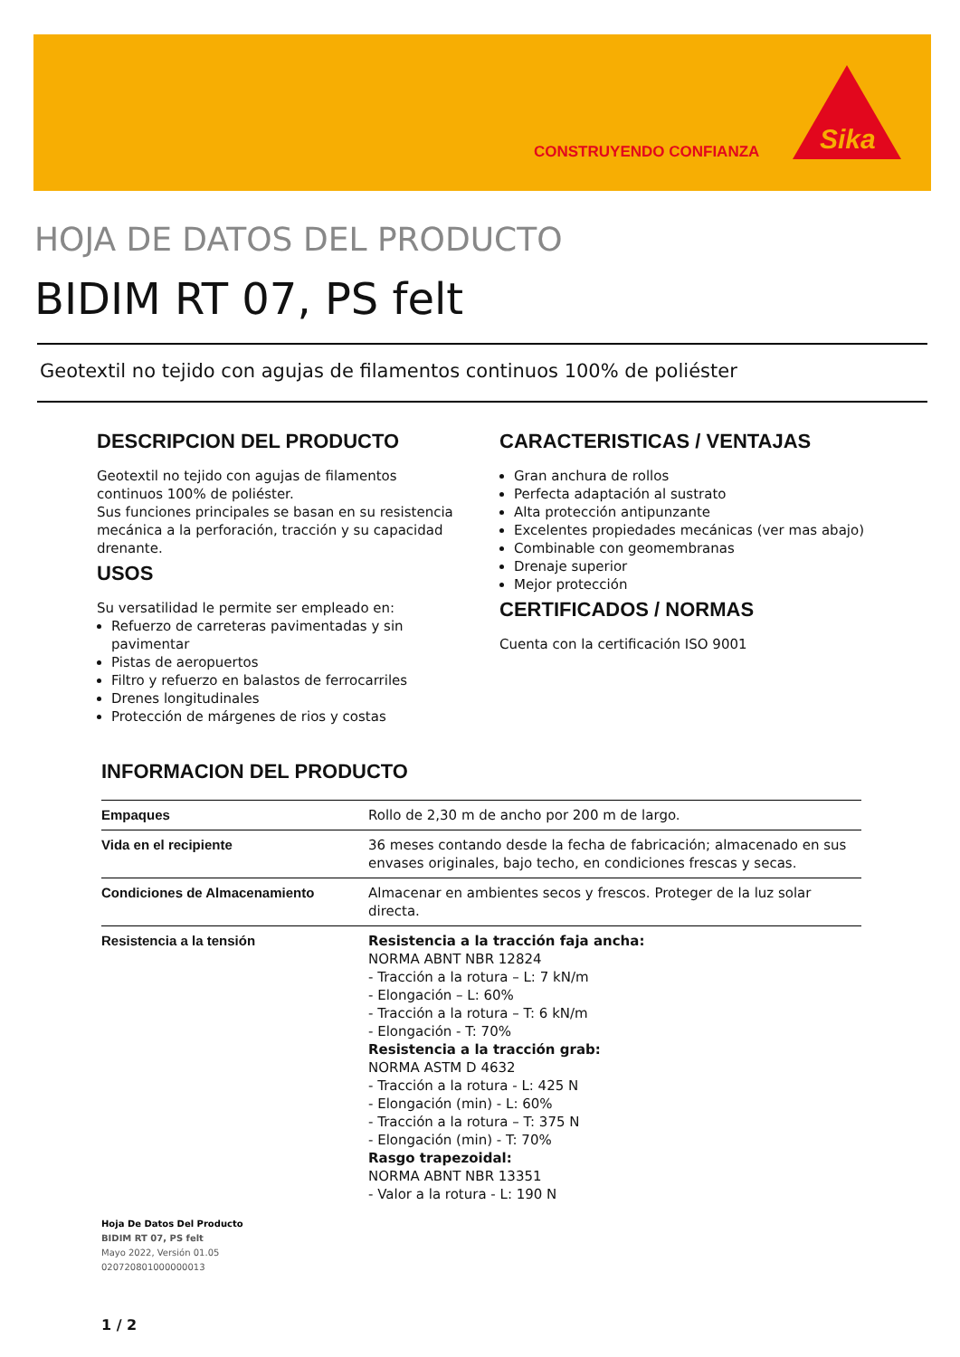CONSTRUYENDO CONFIANZA
Sika
HOJA DE DATOS DEL PRODUCTO
BIDIM RT 07, PS felt
Geotextil no tejido con agujas de filamentos continuos 100% de poliéster
DESCRIPCION DEL PRODUCTO
Geotextil no tejido con agujas de filamentos continuos 100% de poliéster.
Sus funciones principales se basan en su resistencia mecánica a la perforación, tracción y su capacidad drenante.
USOS
Su versatilidad le permite ser empleado en:
Refuerzo de carreteras pavimentadas y sin pavimentar
Pistas de aeropuertos
Filtro y refuerzo en balastos de ferrocarriles
Drenes longitudinales
Protección de márgenes de rios y costas
CARACTERISTICAS / VENTAJAS
Gran anchura de rollos
Perfecta adaptación al sustrato
Alta protección antipunzante
Excelentes propiedades mecánicas (ver mas abajo)
Combinable con geomembranas
Drenaje superior
Mejor protección
CERTIFICADOS / NORMAS
Cuenta con la certificación ISO 9001
INFORMACION DEL PRODUCTO
| Empaques | Rollo de 2,30 m de ancho por 200 m de largo. |
| Vida en el recipiente | 36 meses contando desde la fecha de fabricación; almacenado en sus envases originales, bajo techo, en condiciones frescas y secas. |
| Condiciones de Almacenamiento | Almacenar en ambientes secos y frescos. Proteger de la luz solar directa. |
| Resistencia a la tensión | Resistencia a la tracción faja ancha: NORMA ABNT NBR 12824 - Tracción a la rotura – L: 7 kN/m - Elongación – L: 60% - Tracción a la rotura – T: 6 kN/m - Elongación - T: 70% Resistencia a la tracción grab: NORMA ASTM D 4632 - Tracción a la rotura - L: 425 N - Elongación (min) - L: 60% - Tracción a la rotura – T: 375 N - Elongación (min) - T: 70% Rasgo trapezoidal: NORMA ABNT NBR 13351 - Valor a la rotura - L: 190 N |
Hoja De Datos Del Producto
BIDIM RT 07, PS felt
Mayo 2022, Versión 01.05
020720801000000013
1 / 2